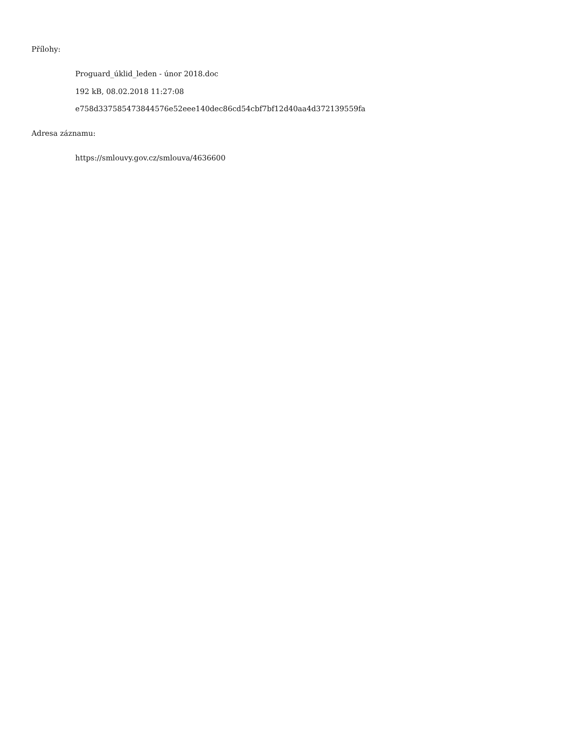Přílohy:
Proguard_úklid_leden - únor 2018.doc
192 kB, 08.02.2018 11:27:08
e758d337585473844576e52eee140dec86cd54cbf7bf12d40aa4d372139559fa
Adresa záznamu:
https://smlouvy.gov.cz/smlouva/4636600